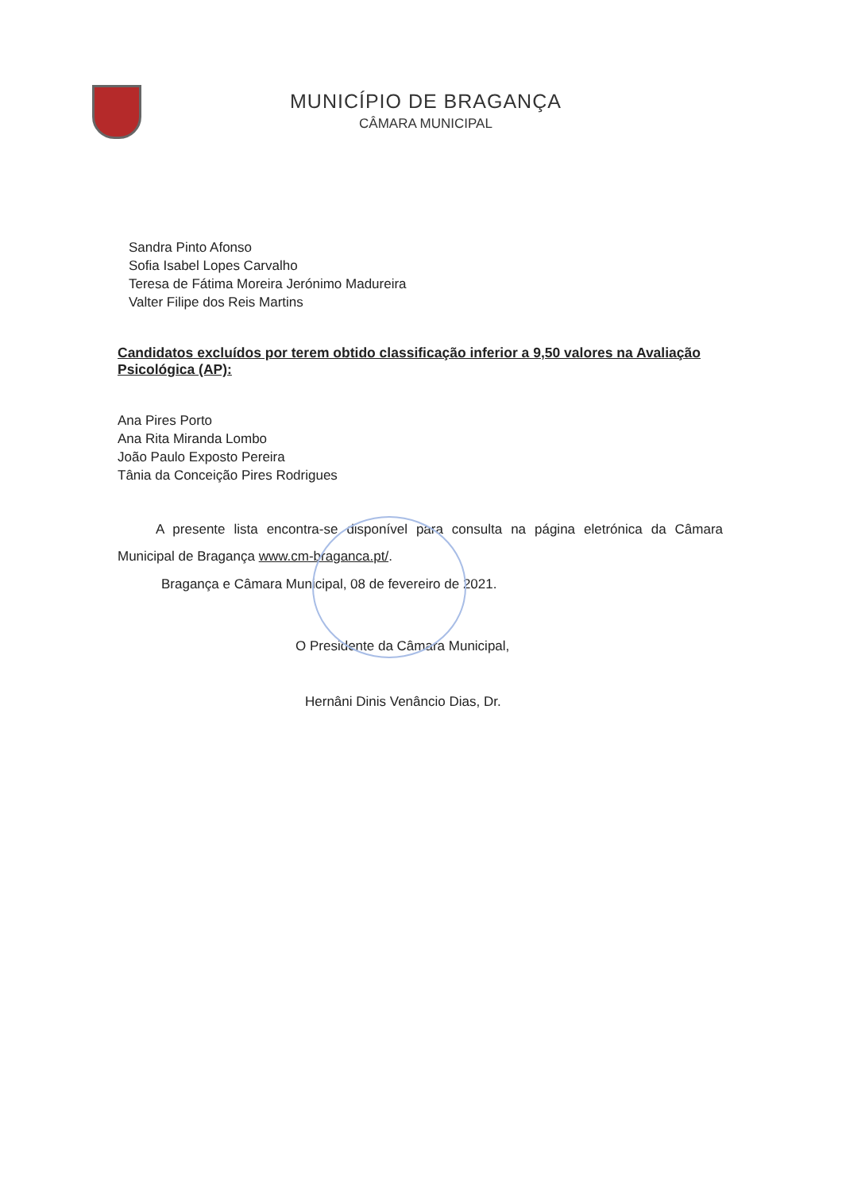MUNICÍPIO DE BRAGANÇA
CÂMARA MUNICIPAL
Sandra Pinto Afonso
Sofia Isabel Lopes Carvalho
Teresa de Fátima Moreira Jerónimo Madureira
Valter Filipe dos Reis Martins
Candidatos excluídos por terem obtido classificação inferior a 9,50 valores na Avaliação Psicológica (AP):
Ana Pires Porto
Ana Rita Miranda Lombo
João Paulo Exposto Pereira
Tânia da Conceição Pires Rodrigues
A presente lista encontra-se disponível para consulta na página eletrónica da Câmara Municipal de Bragança www.cm-braganca.pt/.
Bragança e Câmara Municipal, 08 de fevereiro de 2021.
O Presidente da Câmara Municipal,
Hernâni Dinis Venâncio Dias, Dr.